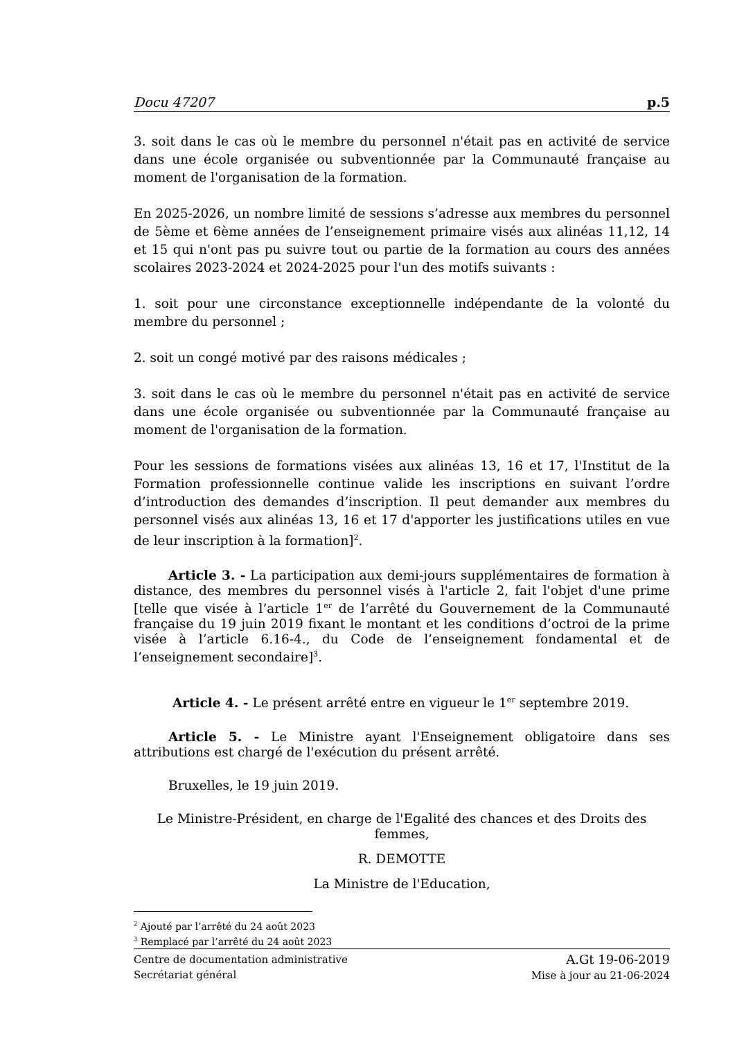Docu 47207 p.5
3. soit dans le cas où le membre du personnel n'était pas en activité de service dans une école organisée ou subventionnée par la Communauté française au moment de l'organisation de la formation.
En 2025-2026, un nombre limité de sessions s’adresse aux membres du personnel de 5ème et 6ème années de l’enseignement primaire visés aux alinéas 11,12, 14 et 15 qui n'ont pas pu suivre tout ou partie de la formation au cours des années scolaires 2023-2024 et 2024-2025 pour l'un des motifs suivants :
1. soit pour une circonstance exceptionnelle indépendante de la volonté du membre du personnel ;
2. soit un congé motivé par des raisons médicales ;
3. soit dans le cas où le membre du personnel n'était pas en activité de service dans une école organisée ou subventionnée par la Communauté française au moment de l'organisation de la formation.
Pour les sessions de formations visées aux alinéas 13, 16 et 17, l'Institut de la Formation professionnelle continue valide les inscriptions en suivant l’ordre d’introduction des demandes d’inscription. Il peut demander aux membres du personnel visés aux alinéas 13, 16 et 17 d'apporter les justifications utiles en vue de leur inscription à la formation]<sup>2</sup>.
Article 3. - La participation aux demi-jours supplémentaires de formation à distance, des membres du personnel visés à l'article 2, fait l'objet d'une prime [telle que visée à l’article 1<sup>er</sup> de l’arrêté du Gouvernement de la Communauté française du 19 juin 2019 fixant le montant et les conditions d’octroi de la prime visée à l’article 6.16-4., du Code de l’enseignement fondamental et de l’enseignement secondaire]<sup>3</sup>.
Article 4. - Le présent arrêté entre en vigueur le 1<sup>er</sup> septembre 2019.
Article 5. - Le Ministre ayant l'Enseignement obligatoire dans ses attributions est chargé de l'exécution du présent arrêté.
Bruxelles, le 19 juin 2019.
Le Ministre-Président, en charge de l'Egalité des chances et des Droits des femmes,
R. DEMOTTE
La Ministre de l'Education,
<sup>2</sup> Ajouté par l’arrêté du 24 août 2023
<sup>3</sup> Remplacé par l’arrêté du 24 août 2023
Centre de documentation administrative
Secrétariat général
A.Gt 19-06-2019
Mise à jour au 21-06-2024